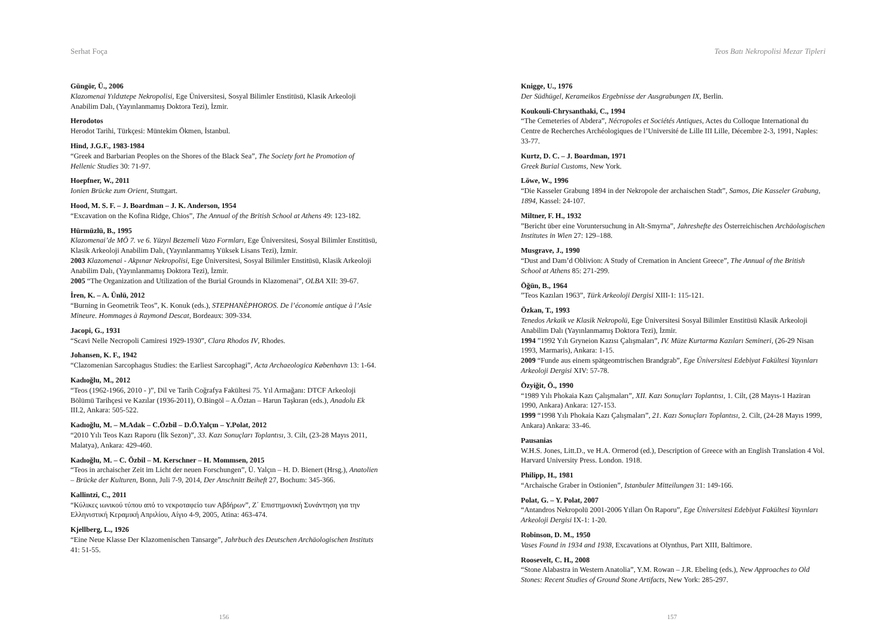Serhat Foça
Güngör, Ü., 2006
Klazomenai Yıldıztepe Nekropolisi, Ege Üniversitesi, Sosyal Bilimler Enstitüsü, Klasik Arkeoloji Anabilim Dalı, (Yayınlanmamış Doktora Tezi), İzmir.
Herodotos
Herodot Tarihi, Türkçesi: Müntekim Ökmen, İstanbul.
Hind, J.G.F., 1983-1984
“Greek and Barbarian Peoples on the Shores of the Black Sea”, The Society fort he Promotion of Hellenic Studies 30: 71-97.
Hoepfner, W., 2011
Ionien Brücke zum Orient, Stuttgart.
Hood, M. S. F. – J. Boardman – J. K. Anderson, 1954
“Excavation on the Kofina Ridge, Chios”, The Annual of the British School at Athens 49: 123-182.
Hürmüzlü, B., 1995
Klazomenai’de MÖ 7. ve 6. Yüzyıl Bezemeli Vazo Formları, Ege Üniversitesi, Sosyal Bilimler Enstitüsü, Klasik Arkeoloji Anabilim Dalı, (Yayınlanmamış Yüksek Lisans Tezi), İzmir.
2003 Klazomenai - Akpınar Nekropolisi, Ege Üniversitesi, Sosyal Bilimler Enstitüsü, Klasik Arkeoloji Anabilim Dalı, (Yayınlanmamış Doktora Tezi), İzmir.
2005 “The Organization and Utilization of the Burial Grounds in Klazomenai”, OLBA XII: 39-67.
İren, K. – A. Ünlü, 2012
“Burning in Geometrik Teos”, K. Konuk (eds.), STEPHANÈPHOROS. De l’économie antique à l’Asie Mineure. Hommages à Raymond Descat, Bordeaux: 309-334.
Jacopi, G., 1931
“Scavi Nelle Necropoli Camiresi 1929-1930”, Clara Rhodos IV, Rhodes.
Johansen, K. F., 1942
“Clazomenian Sarcophagus Studies: the Earliest Sarcophagi”, Acta Archaeologica København 13: 1-64.
Kadıoğlu, M., 2012
“Teos (1962-1966, 2010 - )”, Dil ve Tarih Coğrafya Fakültesi 75. Yıl Armağanı: DTCF Arkeoloji Bölümü Tarihçesi ve Kazılar (1936-2011), O.Bingöl – A.Öztan – Harun Taşkıran (eds.), Anadolu Ek III.2, Ankara: 505-522.
Kadıoğlu, M. – M.Adak – C.Özbil – D.Ö.Yalçın – Y.Polat, 2012
“2010 Yılı Teos Kazı Raporu (İlk Sezon)”, 33. Kazı Sonuçları Toplantısı, 3. Cilt, (23-28 Mayıs 2011, Malatya), Ankara: 429-460.
Kadıoğlu, M. – C. Özbil – M. Kerschner – H. Mommsen, 2015
“Teos in archaischer Zeit im Licht der neuen Forschungen”, Ü. Yalçın – H. D. Bienert (Hrsg.), Anatolien – Brücke der Kulturen, Bonn, Juli 7-9, 2014, Der Anschnitt Beiheft 27, Bochum: 345-366.
Kallintzi, C., 2011
“Κύλικες ιωνικού τύπου από το νεκροταφείο των Αβδήρων”, Ζ΄ Επιστημονική Συνάντηση για την Ελληνιστική Κεραμική Απριλίου, Αίγιο 4-9, 2005, Atina: 463-474.
Kjellberg, L., 1926
“Eine Neue Klasse Der Klazomenischen Tansarge”, Jahrbuch des Deutschen Archäologischen Instituts 41: 51-55.
156
Teos Batı Nekropolisi Mezar Tipleri
Knigge, U., 1976
Der Südhügel, Kerameikos Ergebnisse der Ausgrabungen IX, Berlin.
Koukouli-Chrysanthaki, C., 1994
“The Cemeteries of Abdera”, Nécropoles et Sociétés Antiques, Actes du Colloque International du Centre de Recherches Archéologiques de l’Université de Lille III Lille, Décembre 2-3, 1991, Naples: 33-77.
Kurtz, D. C. – J. Boardman, 1971
Greek Burial Customs, New York.
Löwe, W., 1996
“Die Kasseler Grabung 1894 in der Nekropole der archaischen Stadt”, Samos, Die Kasseler Grabung, 1894, Kassel: 24-107.
Miltner, F. H., 1932”Bericht über eine Voruntersuchung in Alt-Smyrna”, Jahreshefte des Österreichischen Archäologischen Institutes in Wien 27: 129–188.
Musgrave, J., 1990
“Dust and Dam’d Oblivion: A Study of Cremation in Ancient Greece”, The Annual of the British School at Athens 85: 271-299.
Öğün, B., 1964”Teos Kazıları 1963”, Türk Arkeoloji Dergisi XIII-1: 115-121.
Özkan, T., 1993
Tenedos Arkaik ve Klasik Nekropolü, Ege Üniversitesi Sosyal Bilimler Enstitüsü Klasik Arkeoloji Anabilim Dalı (Yayınlanmamış Doktora Tezi), İzmir.
1994 ”1992 Yılı Gryneion Kazısı Çalışmaları”, IV. Müze Kurtarma Kazıları Semineri, (26-29 Nisan 1993, Marmaris), Ankara: 1-15.
2009 “Funde aus einem spätgeomtrischen Brandgrab”, Ege Üniversitesi Edebiyat Fakültesi Yayınları Arkeoloji Dergisi XIV: 57-78.
Özyiğit, Ö., 1990
“1989 Yılı Phokaia Kazı Çalışmaları”, XII. Kazı Sonuçları Toplantısı, 1. Cilt, (28 Mayıs-1 Haziran 1990, Ankara) Ankara: 127-153.
1999 “1998 Yılı Phokaia Kazı Çalışmaları”, 21. Kazı Sonuçları Toplantısı, 2. Cilt, (24-28 Mayıs 1999, Ankara) Ankara: 33-46.
Pausanias
W.H.S. Jones, Litt.D., ve H.A. Ormerod (ed.), Description of Greece with an English Translation 4 Vol. Harvard University Press. London. 1918.
Philipp, H., 1981
“Archaische Graber in Ostionien”, Istanbuler Mitteilungen 31: 149-166.
Polat, G. – Y. Polat, 2007
“Antandros Nekropolü 2001-2006 Yılları Ön Raporu”, Ege Üniversitesi Edebiyat Fakültesi Yayınları Arkeoloji Dergisi IX-1: 1-20.
Robinson, D. M., 1950
Vases Found in 1934 and 1938, Excavations at Olynthus, Part XIII, Baltimore.
Roosevelt, C. H., 2008
“Stone Alabastra in Western Anatolia”, Y.M. Rowan – J.R. Ebeling (eds.), New Approaches to Old Stones: Recent Studies of Ground Stone Artifacts, New York: 285-297.
157